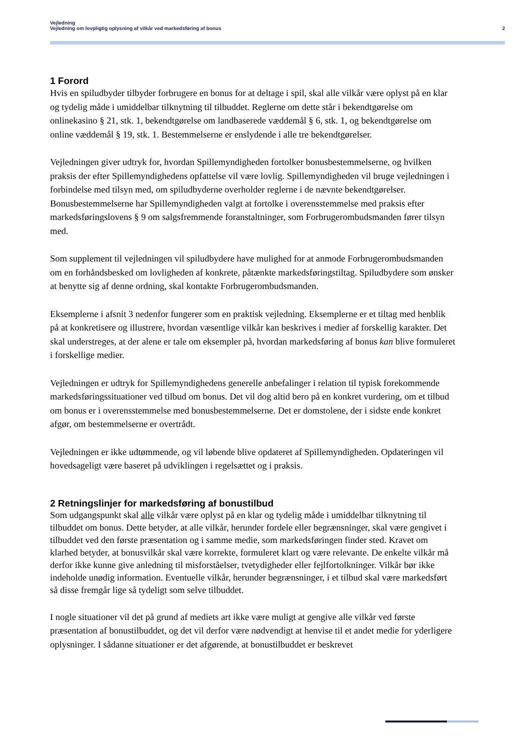Vejledning
Vejledning om lovpligtig oplysning af vilkår ved markedsføring af bonus
2
1 Forord
Hvis en spiludbyder tilbyder forbrugere en bonus for at deltage i spil, skal alle vilkår være oplyst på en klar og tydelig måde i umiddelbar tilknytning til tilbuddet. Reglerne om dette står i bekendtgørelse om onlinekasino § 21, stk. 1, bekendtgørelse om landbaserede væddemål § 6, stk. 1, og bekendtgørelse om online væddemål § 19, stk. 1. Bestemmelserne er enslydende i alle tre bekendtgørelser.
Vejledningen giver udtryk for, hvordan Spillemyndigheden fortolker bonusbestemmelserne, og hvilken praksis der efter Spillemyndighedens opfattelse vil være lovlig. Spillemyndigheden vil bruge vejledningen i forbindelse med tilsyn med, om spiludbyderne overholder reglerne i de nævnte bekendtgørelser. Bonusbestemmelserne har Spillemyndigheden valgt at fortolke i overensstemmelse med praksis efter markedsføringslovens § 9 om salgsfremmende foranstaltninger, som Forbrugerombudsmanden fører tilsyn med.
Som supplement til vejledningen vil spiludbydere have mulighed for at anmode Forbrugerombudsmanden om en forhåndsbesked om lovligheden af konkrete, påtænkte markedsføringstiltag. Spiludbydere som ønsker at benytte sig af denne ordning, skal kontakte Forbrugerombudsmanden.
Eksemplerne i afsnit 3 nedenfor fungerer som en praktisk vejledning. Eksemplerne er et tiltag med henblik på at konkretisere og illustrere, hvordan væsentlige vilkår kan beskrives i medier af forskellig karakter. Det skal understreges, at der alene er tale om eksempler på, hvordan markedsføring af bonus kan blive formuleret i forskellige medier.
Vejledningen er udtryk for Spillemyndighedens generelle anbefalinger i relation til typisk forekommende markedsføringssituationer ved tilbud om bonus. Det vil dog altid bero på en konkret vurdering, om et tilbud om bonus er i overensstemmelse med bonusbestemmelserne. Det er domstolene, der i sidste ende konkret afgør, om bestemmelserne er overtrådt.
Vejledningen er ikke udtømmende, og vil løbende blive opdateret af Spillemyndigheden. Opdateringen vil hovedsageligt være baseret på udviklingen i regelsættet og i praksis.
2 Retningslinjer for markedsføring af bonustilbud
Som udgangspunkt skal alle vilkår være oplyst på en klar og tydelig måde i umiddelbar tilknytning til tilbuddet om bonus. Dette betyder, at alle vilkår, herunder fordele eller begrænsninger, skal være gengivet i tilbuddet ved den første præsentation og i samme medie, som markedsføringen finder sted. Kravet om klarhed betyder, at bonusvilkår skal være korrekte, formuleret klart og være relevante. De enkelte vilkår må derfor ikke kunne give anledning til misforståelser, tvetydigheder eller fejlfortolkninger. Vilkår bør ikke indeholde unødig information. Eventuelle vilkår, herunder begrænsninger, i et tilbud skal være markedsført så disse fremgår lige så tydeligt som selve tilbuddet.
I nogle situationer vil det på grund af mediets art ikke være muligt at gengive alle vilkår ved første præsentation af bonustilbuddet, og det vil derfor være nødvendigt at henvise til et andet medie for yderligere oplysninger. I sådanne situationer er det afgørende, at bonustilbuddet er beskrevet